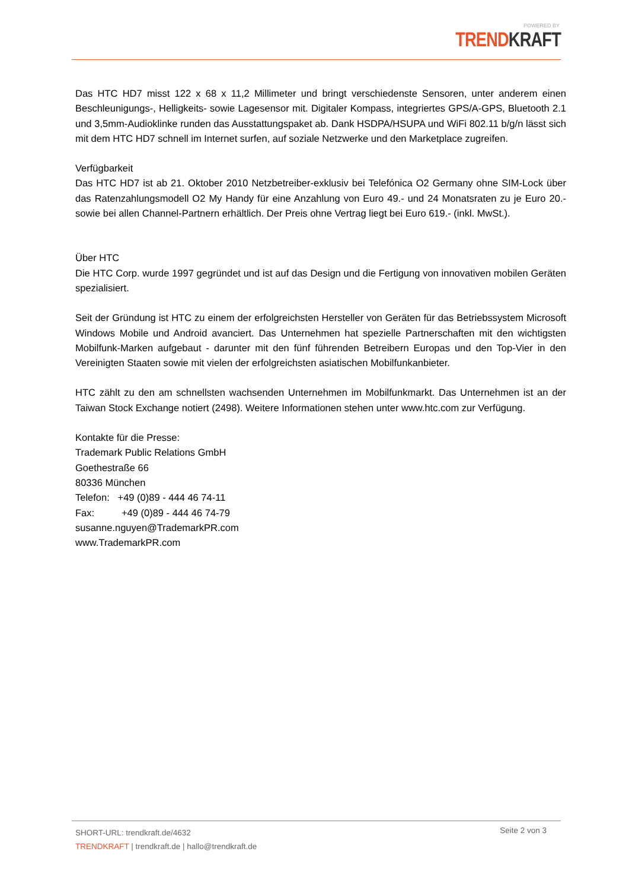POWERED BY
TREND KRAFT
Das HTC HD7 misst 122 x 68 x 11,2 Millimeter und bringt verschiedenste Sensoren, unter anderem einen Beschleunigungs-, Helligkeits- sowie Lagesensor mit. Digitaler Kompass, integriertes GPS/A-GPS, Bluetooth 2.1 und 3,5mm-Audioklinke runden das Ausstattungspaket ab. Dank HSDPA/HSUPA und WiFi 802.11 b/g/n lässt sich mit dem HTC HD7 schnell im Internet surfen, auf soziale Netzwerke und den Marketplace zugreifen.
Verfügbarkeit
Das HTC HD7 ist ab 21. Oktober 2010 Netzbetreiber-exklusiv bei Telefónica O2 Germany ohne SIM-Lock über das Ratenzahlungsmodell O2 My Handy für eine Anzahlung von Euro 49.- und 24 Monatsraten zu je Euro 20.- sowie bei allen Channel-Partnern erhältlich. Der Preis ohne Vertrag liegt bei Euro 619.- (inkl. MwSt.).
Über HTC
Die HTC Corp. wurde 1997 gegründet und ist auf das Design und die Fertigung von innovativen mobilen Geräten spezialisiert.
Seit der Gründung ist HTC zu einem der erfolgreichsten Hersteller von Geräten für das Betriebssystem Microsoft Windows Mobile und Android avanciert. Das Unternehmen hat spezielle Partnerschaften mit den wichtigsten Mobilfunk-Marken aufgebaut - darunter mit den fünf führenden Betreibern Europas und den Top-Vier in den Vereinigten Staaten sowie mit vielen der erfolgreichsten asiatischen Mobilfunkanbieter.
HTC zählt zu den am schnellsten wachsenden Unternehmen im Mobilfunkmarkt. Das Unternehmen ist an der Taiwan Stock Exchange notiert (2498). Weitere Informationen stehen unter www.htc.com zur Verfügung.
Kontakte für die Presse:
Trademark Public Relations GmbH
Goethestraße 66
80336 München
Telefon: +49 (0)89 - 444 46 74-11
Fax: +49 (0)89 - 444 46 74-79
susanne.nguyen@TrademarkPR.com
www.TrademarkPR.com
SHORT-URL: trendkraft.de/4632
TRENDKRAFT | trendkraft.de | hallo@trendkraft.de
Seite 2 von 3